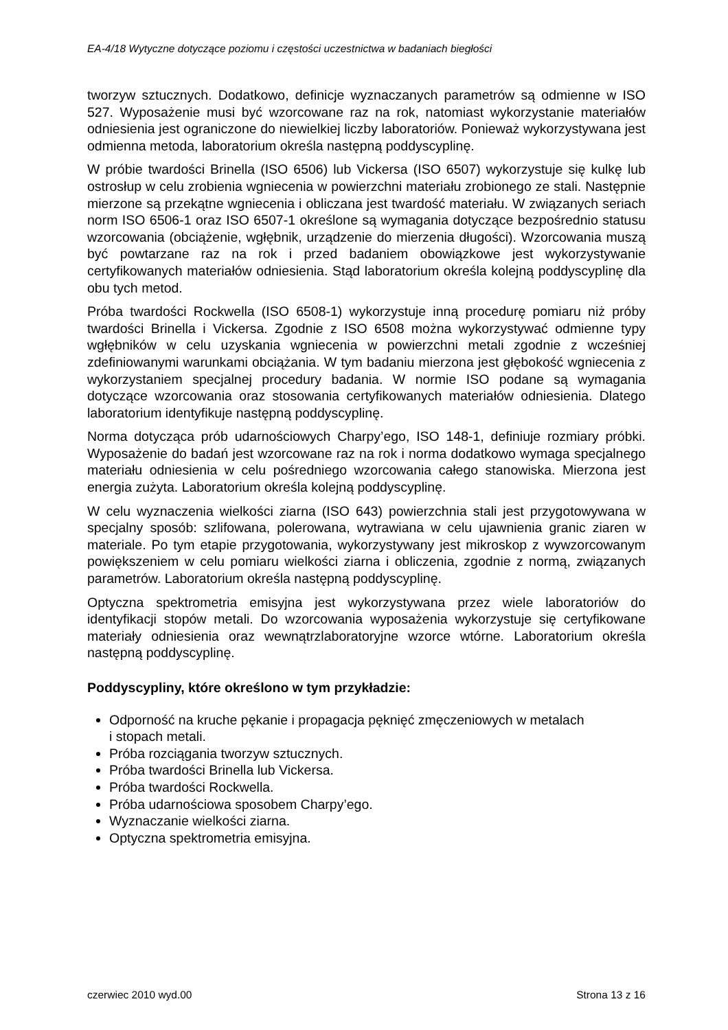EA-4/18 Wytyczne dotyczące poziomu i częstości uczestnictwa w badaniach biegłości
tworzyw sztucznych. Dodatkowo, definicje wyznaczanych parametrów są odmienne w ISO 527. Wyposażenie musi być wzorcowane raz na rok, natomiast wykorzystanie materiałów odniesienia jest ograniczone do niewielkiej liczby laboratoriów. Ponieważ wykorzystywana jest odmienna metoda, laboratorium określa następną poddyscyplinę.
W próbie twardości Brinella (ISO 6506) lub Vickersa (ISO 6507) wykorzystuje się kulkę lub ostrosłup w celu zrobienia wgniecenia w powierzchni materiału zrobionego ze stali. Następnie mierzone są przekątne wgniecenia i obliczana jest twardość materiału. W związanych seriach norm ISO 6506-1 oraz ISO 6507-1 określone są wymagania dotyczące bezpośrednio statusu wzorcowania (obciążenie, wgłębnik, urządzenie do mierzenia długości). Wzorcowania muszą być powtarzane raz na rok i przed badaniem obowiązkowe jest wykorzystywanie certyfikowanych materiałów odniesienia. Stąd laboratorium określa kolejną poddyscyplinę dla obu tych metod.
Próba twardości Rockwella (ISO 6508-1) wykorzystuje inną procedurę pomiaru niż próby twardości Brinella i Vickersa. Zgodnie z ISO 6508 można wykorzystywać odmienne typy wgłębników w celu uzyskania wgniecenia w powierzchni metali zgodnie z wcześniej zdefiniowanymi warunkami obciążania. W tym badaniu mierzona jest głębokość wgniecenia z wykorzystaniem specjalnej procedury badania. W normie ISO podane są wymagania dotyczące wzorcowania oraz stosowania certyfikowanych materiałów odniesienia. Dlatego laboratorium identyfikuje następną poddyscyplinę.
Norma dotycząca prób udarnościowych Charpy’ego, ISO 148-1, definiuje rozmiary próbki. Wyposażenie do badań jest wzorcowane raz na rok i norma dodatkowo wymaga specjalnego materiału odniesienia w celu pośredniego wzorcowania całego stanowiska. Mierzona jest energia zużyta. Laboratorium określa kolejną poddyscyplinę.
W celu wyznaczenia wielkości ziarna (ISO 643) powierzchnia stali jest przygotowywana w specjalny sposób: szlifowana, polerowana, wytrawiana w celu ujawnienia granic ziaren w materiale. Po tym etapie przygotowania, wykorzystywany jest mikroskop z wywzorcowanym powiększeniem w celu pomiaru wielkości ziarna i obliczenia, zgodnie z normą, związanych parametrów. Laboratorium określa następną poddyscyplinę.
Optyczna spektrometria emisyjna jest wykorzystywana przez wiele laboratoriów do identyfikacji stopów metali. Do wzorcowania wyposażenia wykorzystuje się certyfikowane materiały odniesienia oraz wewnątrzlaboratoryjne wzorce wtórne. Laboratorium określa następną poddyscyplinę.
Poddyscypliny, które określono w tym przykładzie:
Odporność na kruche pękanie i propagacja pęknięć zmęczeniowych w metalach
i stopach metali.
Próba rozciągania tworzyw sztucznych.
Próba twardości Brinella lub Vickersa.
Próba twardości Rockwella.
Próba udarnościowa sposobem Charpy’ego.
Wyznaczanie wielkości ziarna.
Optyczna spektrometria emisyjna.
czerwiec 2010 wyd.00 Strona 13 z 16